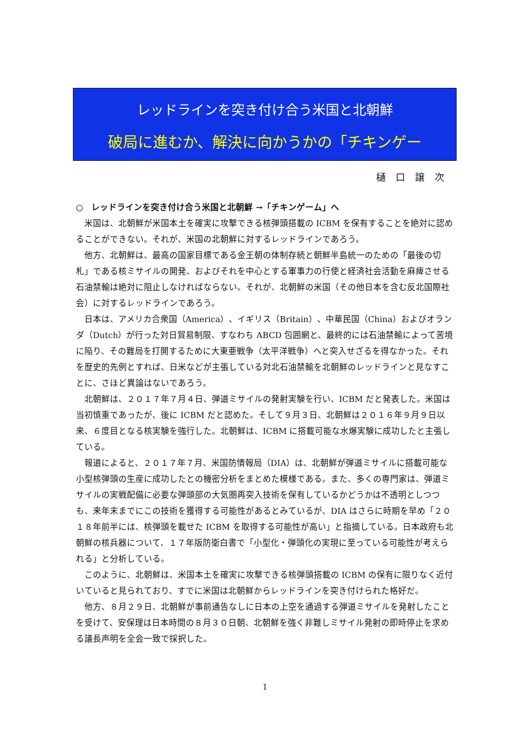レッドラインを突き付け合う米国と北朝鮮
破局に進むか、解決に向かうかの「チキンゲー
樋口譲次
○　レッドラインを突き付け合う米国と北朝鮮 →「チキンゲーム」へ
米国は、北朝鮮が米国本土を確実に攻撃できる核弾頭搭載の ICBM を保有することを絶対に認めることができない。それが、米国の北朝鮮に対するレッドラインであろう。
他方、北朝鮮は、最高の国家目標である金王朝の体制存続と朝鮮半島統一のための「最後の切札」である核ミサイルの開発、およびそれを中心とする軍事力の行使と経済社会活動を麻痺させる石油禁輸は絶対に阻止しなければならない。それが、北朝鮮の米国（その他日本を含む反北国際社会）に対するレッドラインであろう。
日本は、アメリカ合衆国（America）、イギリス（Britain）、中華民国（China）およびオランダ（Dutch）が行った対日貿易制限、すなわち ABCD 包囲網と、最終的には石油禁輸によって苦境に陥り、その難局を打開するために大東亜戦争（太平洋戦争）へと突入せざるを得なかった。それを歴史的先例とすれば、日米などが主張している対北石油禁輸を北朝鮮のレッドラインと見なすことに、さほど異論はないであろう。
北朝鮮は、２０１７年７月４日、弾道ミサイルの発射実験を行い、ICBM だと発表した。米国は当初慎重であったが、後に ICBM だと認めた。そして９月３日、北朝鮮は２０１６年９月９日以来、６度目となる核実験を強行した。北朝鮮は、ICBM に搭載可能な水爆実験に成功したと主張している。
報道によると、２０１７年７月、米国防情報局（DIA）は、北朝鮮が弾道ミサイルに搭載可能な小型核弾頭の生産に成功したとの機密分析をまとめた模様である。また、多くの専門家は、弾道ミサイルの実戦配備に必要な弾頭部の大気圏再突入技術を保有しているかどうかは不透明としつつも、来年末までにこの技術を獲得する可能性があるとみているが、DIA はさらに時期を早め「２０１８年前半には、核弾頭を載せた ICBM を取得する可能性が高い」と指摘している。日本政府も北朝鮮の核兵器について、１７年版防衛白書で「小型化・弾頭化の実現に至っている可能性が考えられる」と分析している。
このように、北朝鮮は、米国本土を確実に攻撃できる核弾頭搭載の ICBM の保有に限りなく近付いていると見られており、すでに米国は北朝鮮からレッドラインを突き付けられた格好だ。
他方、８月２９日、北朝鮮が事前通告なしに日本の上空を通過する弾道ミサイルを発射したことを受けて、安保理は日本時間の８月３０日朝、北朝鮮を強く非難しミサイル発射の即時停止を求める議長声明を全会一致で採択した。
1